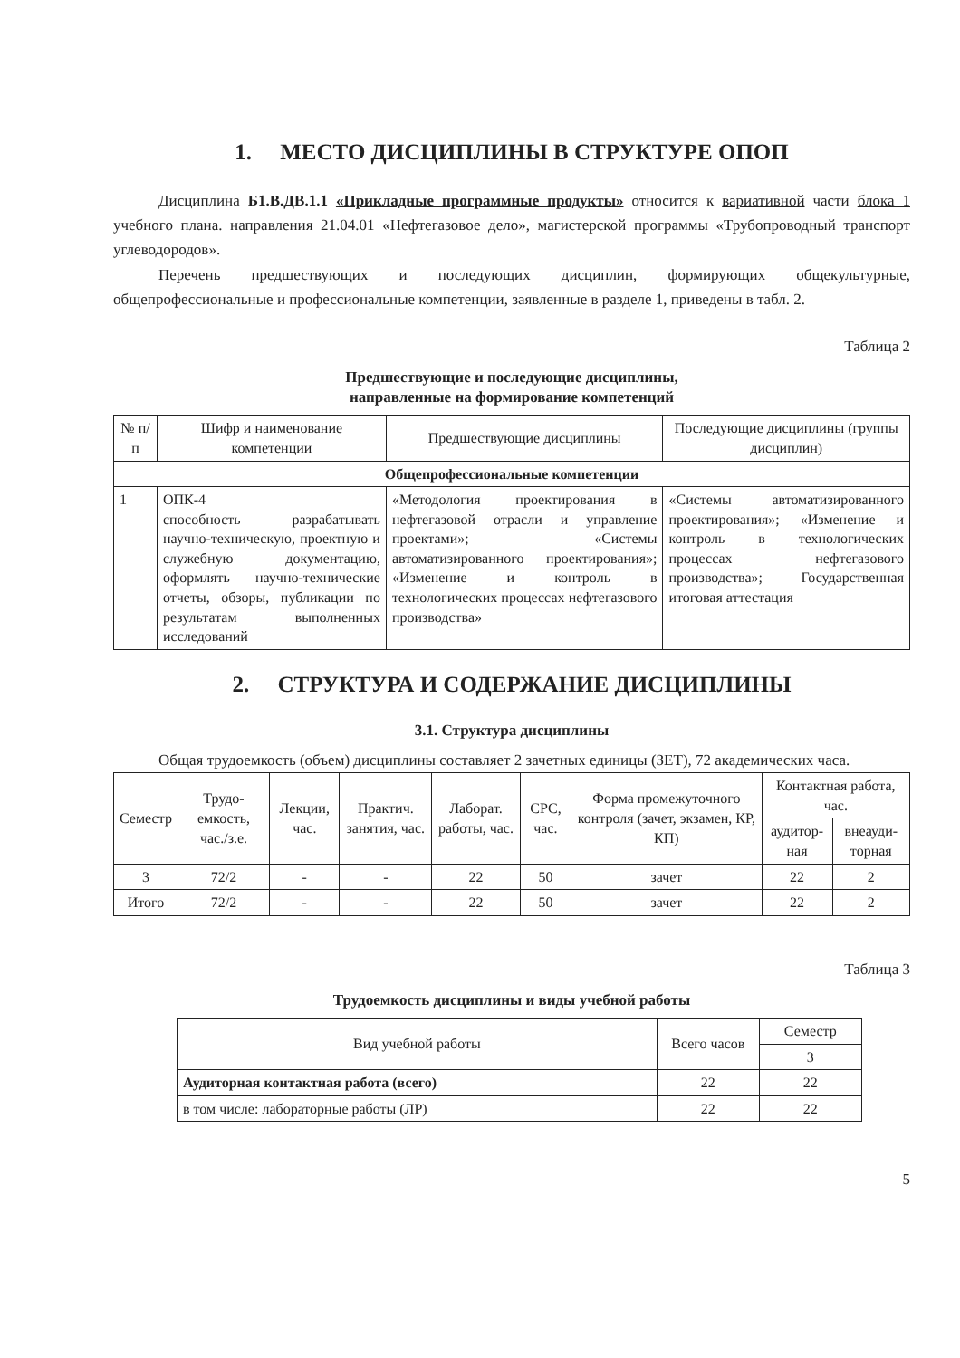1. МЕСТО ДИСЦИПЛИНЫ В СТРУКТУРЕ ОПОП
Дисциплина Б1.В.ДВ.1.1 «Прикладные программные продукты» относится к вариативной части блока 1 учебного плана. направления 21.04.01 «Нефтегазовое дело», магистерской программы «Трубопроводный транспорт углеводородов».
Перечень предшествующих и последующих дисциплин, формирующих общекультурные, общепрофессиональные и профессиональные компетенции, заявленные в разделе 1, приведены в табл. 2.
Таблица 2
Предшествующие и последующие дисциплины,
направленные на формирование компетенций
| № п/п | Шифр и наименование компетенции | Предшествующие дисциплины | Последующие дисциплины (группы дисциплин) |
| --- | --- | --- | --- |
| Общепрофессиональные компетенции | | | |
| 1 | ОПК-4 способность разрабатывать научно-техническую, проектную и служебную документацию, оформлять научно-технические отчеты, обзоры, публикации по результатам выполненных исследований | «Методология проектирования в нефтегазовой отрасли и управление проектами»; «Системы автоматизированного проектирования»; «Изменение и контроль в технологических процессах нефтегазового производства» | «Системы автоматизированного проектирования»; «Изменение и контроль в технологических процессах нефтегазового производства»; Государственная итоговая аттестация |
2. СТРУКТУРА И СОДЕРЖАНИЕ ДИСЦИПЛИНЫ
3.1. Структура дисциплины
Общая трудоемкость (объем) дисциплины составляет 2 зачетных единицы (ЗЕТ), 72 академических часа.
| Семестр | Трудо-емкость, час./з.е. | Лекции, час. | Практич. занятия, час. | Лаборат. работы, час. | СРС, час. | Форма промежуточного контроля (зачет, экзамен, КР, КП) | Контактная работа, час. | |
| --- | --- | --- | --- | --- | --- | --- | --- | --- |
| | | | | | | | аудитор-ная | внеауди-торная |
| 3 | 72/2 | - | - | 22 | 50 | зачет | 22 | 2 |
| Итого | 72/2 | - | - | 22 | 50 | зачет | 22 | 2 |
Таблица 3
Трудоемкость дисциплины и виды учебной работы
| Вид учебной работы | Всего часов | Семестр |
| --- | --- | --- |
| | | 3 |
| Аудиторная контактная работа (всего) | 22 | 22 |
| в том числе: лабораторные работы (ЛР) | 22 | 22 |
5